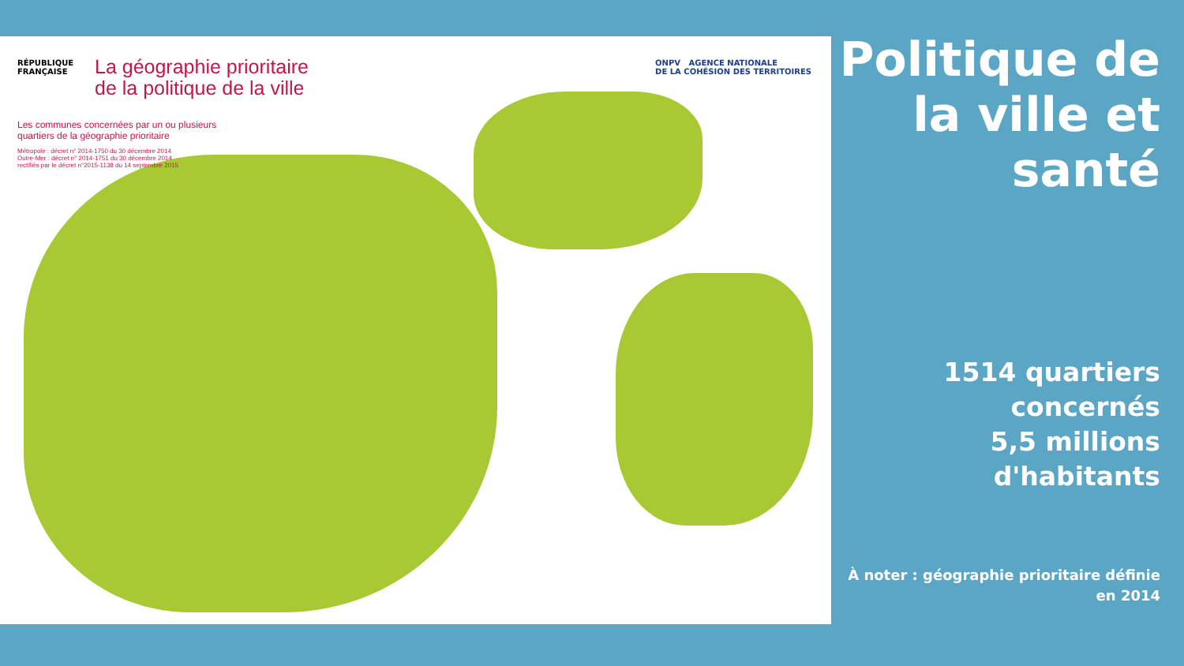RÉPUBLIQUE
FRANÇAISE
La géographie prioritaire
de la politique de la ville
Les communes concernées par un ou plusieurs
quartiers de la géographie prioritaire
Métropole : décret n° 2014-1750 du 30 décembre 2014
Outre-Mer : décret n° 2014-1751 du 30 décembre 2014
rectifiés par le décret n°2015-1138 du 14 septembre 2015
ONPV AGENCE NATIONALE
DE LA COHÉSION DES TERRITOIRES
Politique de
la ville et
santé
1514 quartiers
concernés
5,5 millions
d'habitants
À noter : géographie prioritaire définie
en 2014